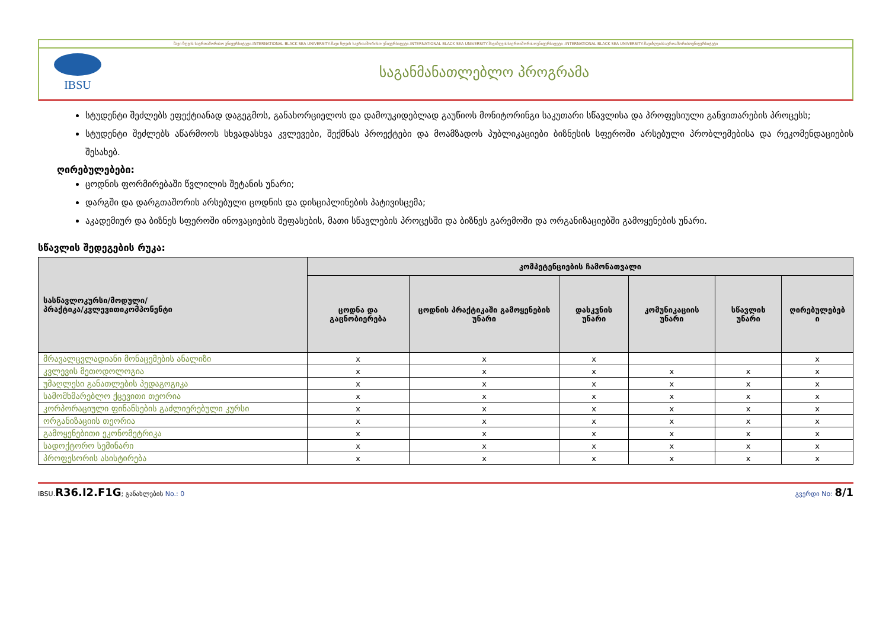შავი ზღვის საერთაშორისო უნივერსიტეტი-INTERNATIONAL BLACK SEA UNIVERSITY-შავი ზღვის საერთაშორისო უნივერსიტეტი-INTERNATIONAL BLACK SEA UNIVERSITY-შავიზღვისსაერთაშორისოუნივერსიტეტი -INTERNATIONAL BLACK SEA UNIVERSITY-შავიზღვისსაერთაშორისოუნივერსიტეტი
IBSU
საგანმანათლებლო პროგრამა
სტუდენტი შეძლებს ეფექტიანად დაგეგმოს, განახორციელოს და დამოუკიდებლად გაუწიოს მონიტორინგი საკუთარი სწავლისა და პროფესიული განვითარების პროცესს;
სტუდენტი შეძლებს აწარმოოს სხვადასხვა კვლევები, შექმნას პროექტები და მოამზადოს პუბლიკაციები ბიზნესის სფეროში არსებული პრობლემებისა და რეკომენდაციების შესახებ.
ღირებულებები:
ცოდნის ფორმირებაში წვლილის შეტანის უნარი;
დარგში და დარგთაშორის არსებული ცოდნის და დისციპლინების პატივისცემა;
აკადემიურ და ბიზნეს სფეროში ინოვაციების შეფასების, მათი სწავლების პროცესში და ბიზნეს გარემოში და ორგანიზაციებში გამოყენების უნარი.
სწავლის შედეგების რუკა:
| სასწავლოკურსი/მოდული/ პრაქტიკა/კვლევითიკომპონენტი | კომპეტენციების ჩამონათვალი | | | | | |
| --- | --- | --- | --- | --- | --- | --- |
| | ცოდნა და გაცნობიერება | ცოდნის პრაქტიკაში გამოყენების უნარი | დასკვნის უნარი | კომუნიკაციის უნარი | სწავლის უნარი | ღირებულებებ ი |
| მრავალცვლადიანი მონაცემების ანალიზი | x | x | x | | | x |
| კვლევის მეთოდოლოგია | x | x | x | x | x | x |
| უმაღლესი განათლების პედაგოგიკა | x | x | x | x | x | x |
| სამომხმარებლო ქცევითი თეორია | x | x | x | x | x | x |
| კორპორაციული ფინანსების გაძლიერებული კურსი | x | x | x | x | x | x |
| ორგანიზაციის თეორია | x | x | x | x | x | x |
| გამოყენებითი ეკონომეტრიკა | x | x | x | x | x | x |
| სადოქტორო სემინარი | x | x | x | x | x | x |
| პროფესორის ასისტირება | x | x | x | x | x | x |
IBSU.R36.I2.F1G; განახლების No.: 0 გვერდი No: 8/1